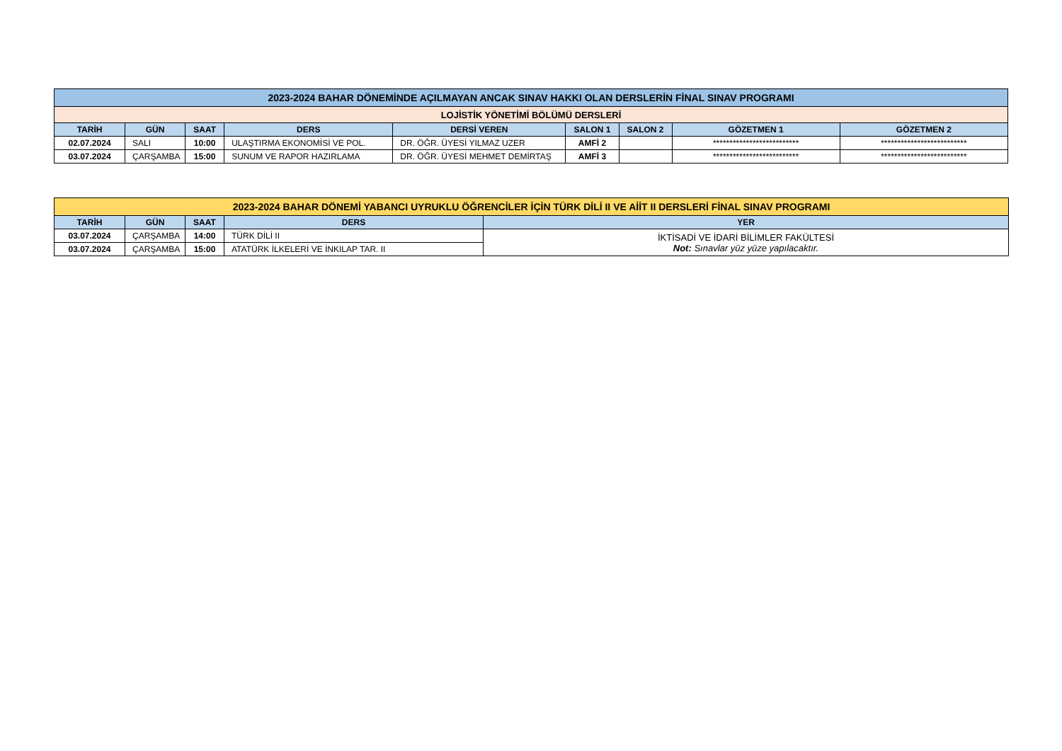| 2023-2024 BAHAR DÖNEMİNDE AÇILMAYAN ANCAK SINAV HAKKI OLAN DERSLERİN FİNAL SINAV PROGRAMI | | | | | | | | |
| --- | --- | --- | --- | --- | --- | --- | --- | --- |
| LOJİSTİK YÖNETİMİ BÖLÜMÜ DERSLERİ | | | | | | | | |
| TARİH | GÜN | SAAT | DERS | DERSİ VEREN | SALON 1 | SALON 2 | GÖZETMEN 1 | GÖZETMEN 2 |
| 02.07.2024 | SALI | 10:00 | ULAŞTIRMA EKONOMİSİ VE POL. | DR. ÖĞR. ÜYESİ YILMAZ UZER | AMFİ 2 | | ************************** | ************************** |
| 03.07.2024 | ÇARŞAMBA | 15:00 | SUNUM VE RAPOR HAZIRLAMA | DR. ÖĞR. ÜYESİ MEHMET DEMİRTAŞ | AMFİ 3 | | ************************** | ************************** |
| 2023-2024 BAHAR DÖNEMİ YABANCI UYRUKLU ÖĞRENCİLER İÇİN TÜRK DİLİ II VE AİİT II DERSLERİ FİNAL SINAV PROGRAMI | | | | |
| --- | --- | --- | --- | --- |
| TARİH | GÜN | SAAT | DERS | YER |
| 03.07.2024 | ÇARŞAMBA | 14:00 | TÜRK DİLİ II | İKTİSADİ VE İDARİ BİLİMLER FAKÜLTESİ Not: Sınavlar yüz yüze yapılacaktır. |
| 03.07.2024 | ÇARŞAMBA | 15:00 | ATATÜRK İLKELERİ VE İNKILAP TAR. II | |